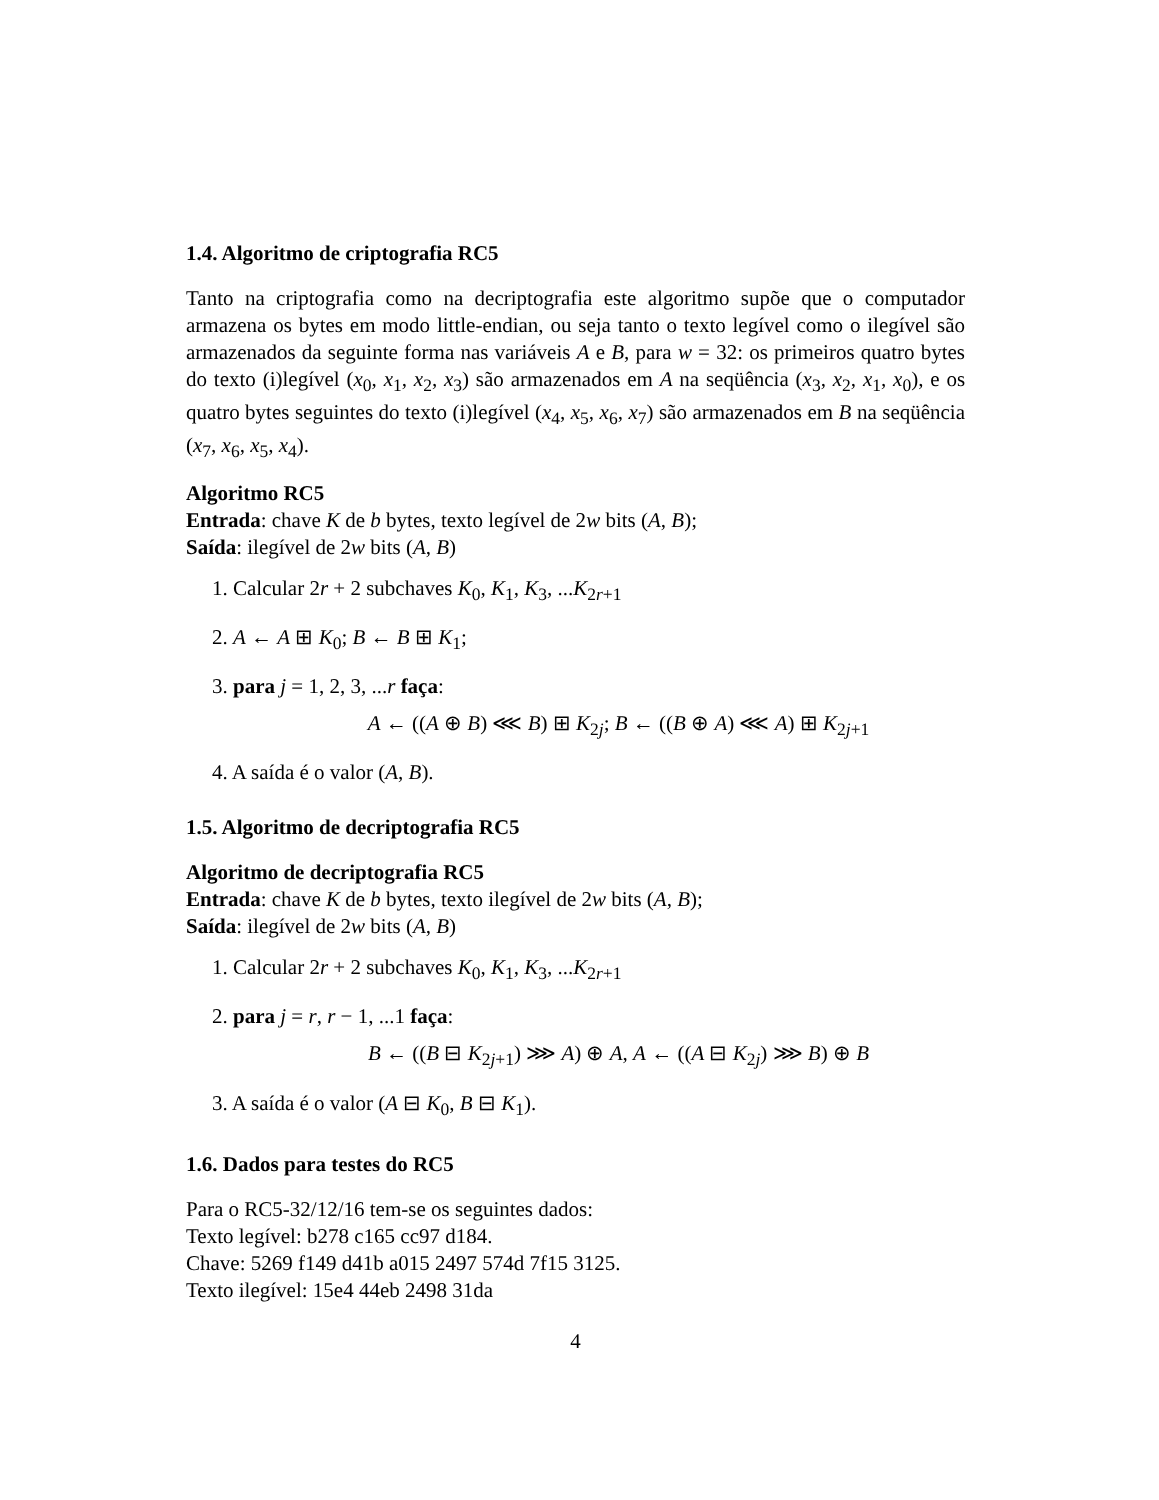1.4. Algoritmo de criptografia RC5
Tanto na criptografia como na decriptografia este algoritmo supõe que o computador armazena os bytes em modo little-endian, ou seja tanto o texto legível como o ilegível são armazenados da seguinte forma nas variáveis A e B, para w = 32: os primeiros quatro bytes do texto (i)legível (x<sub>0</sub>, x<sub>1</sub>, x<sub>2</sub>, x<sub>3</sub>) são armazenados em A na seqüência (x<sub>3</sub>, x<sub>2</sub>, x<sub>1</sub>, x<sub>0</sub>), e os quatro bytes seguintes do texto (i)legível (x<sub>4</sub>, x<sub>5</sub>, x<sub>6</sub>, x<sub>7</sub>) são armazenados em B na seqüência (x<sub>7</sub>, x<sub>6</sub>, x<sub>5</sub>, x<sub>4</sub>).
Algoritmo RC5
Entrada: chave K de b bytes, texto legível de 2w bits (A, B);
Saída: ilegível de 2w bits (A, B)
1. Calcular 2r + 2 subchaves K<sub>0</sub>, K<sub>1</sub>, K<sub>3</sub>, ...K<sub>2r+1</sub>
2. A ← A ⊞ K<sub>0</sub>; B ← B ⊞ K<sub>1</sub>;
3. para j = 1, 2, 3, ...r faça:
A ← ((A ⊕ B) ⋘ B) ⊞ K<sub>2j</sub>; B ← ((B ⊕ A) ⋘ A) ⊞ K<sub>2j+1</sub>
4. A saída é o valor (A, B).
1.5. Algoritmo de decriptografia RC5
Algoritmo de decriptografia RC5
Entrada: chave K de b bytes, texto ilegível de 2w bits (A, B);
Saída: ilegível de 2w bits (A, B)
1. Calcular 2r + 2 subchaves K<sub>0</sub>, K<sub>1</sub>, K<sub>3</sub>, ...K<sub>2r+1</sub>
2. para j = r, r − 1, ...1 faça:
B ← ((B ⊟ K<sub>2j+1</sub>) ⋙ A) ⊕ A, A ← ((A ⊟ K<sub>2j</sub>) ⋙ B) ⊕ B
3. A saída é o valor (A ⊟ K<sub>0</sub>, B ⊟ K<sub>1</sub>).
1.6. Dados para testes do RC5
Para o RC5-32/12/16 tem-se os seguintes dados:
Texto legível: b278 c165 cc97 d184.
Chave: 5269 f149 d41b a015 2497 574d 7f15 3125.
Texto ilegível: 15e4 44eb 2498 31da
4